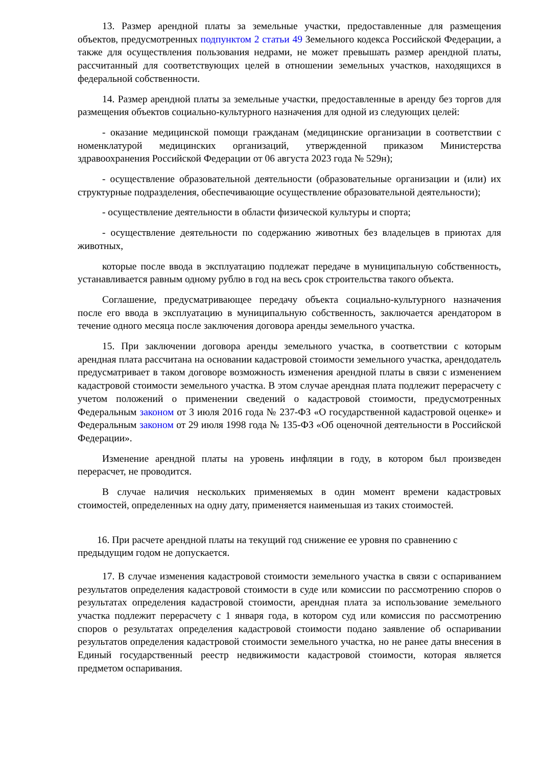13. Размер арендной платы за земельные участки, предоставленные для размещения объектов, предусмотренных подпунктом 2 статьи 49 Земельного кодекса Российской Федерации, а также для осуществления пользования недрами, не может превышать размер арендной платы, рассчитанный для соответствующих целей в отношении земельных участков, находящихся в федеральной собственности.
14. Размер арендной платы за земельные участки, предоставленные в аренду без торгов для размещения объектов социально-культурного назначения для одной из следующих целей:
- оказание медицинской помощи гражданам (медицинские организации в соответствии с номенклатурой медицинских организаций, утвержденной приказом Министерства здравоохранения Российской Федерации от 06 августа 2023 года № 529н);
- осуществление образовательной деятельности (образовательные организации и (или) их структурные подразделения, обеспечивающие осуществление образовательной деятельности);
- осуществление деятельности в области физической культуры и спорта;
- осуществление деятельности по содержанию животных без владельцев в приютах для животных,
которые после ввода в эксплуатацию подлежат передаче в муниципальную собственность, устанавливается равным одному рублю в год на весь срок строительства такого объекта.
Соглашение, предусматривающее передачу объекта социально-культурного назначения после его ввода в эксплуатацию в муниципальную собственность, заключается арендатором в течение одного месяца после заключения договора аренды земельного участка.
15. При заключении договора аренды земельного участка, в соответствии с которым арендная плата рассчитана на основании кадастровой стоимости земельного участка, арендодатель предусматривает в таком договоре возможность изменения арендной платы в связи с изменением кадастровой стоимости земельного участка. В этом случае арендная плата подлежит перерасчету с учетом положений о применении сведений о кадастровой стоимости, предусмотренных Федеральным законом от 3 июля 2016 года № 237-ФЗ «О государственной кадастровой оценке» и Федеральным законом от 29 июля 1998 года № 135-ФЗ «Об оценочной деятельности в Российской Федерации».
Изменение арендной платы на уровень инфляции в году, в котором был произведен перерасчет, не проводится.
В случае наличия нескольких применяемых в один момент времени кадастровых стоимостей, определенных на одну дату, применяется наименьшая из таких стоимостей.
16. При расчете арендной платы на текущий год снижение ее уровня по сравнению с предыдущим годом не допускается.
17. В случае изменения кадастровой стоимости земельного участка в связи с оспариванием результатов определения кадастровой стоимости в суде или комиссии по рассмотрению споров о результатах определения кадастровой стоимости, арендная плата за использование земельного участка подлежит перерасчету с 1 января года, в котором суд или комиссия по рассмотрению споров о результатах определения кадастровой стоимости подано заявление об оспаривании результатов определения кадастровой стоимости земельного участка, но не ранее даты внесения в Единый государственный реестр недвижимости кадастровой стоимости, которая является предметом оспаривания.